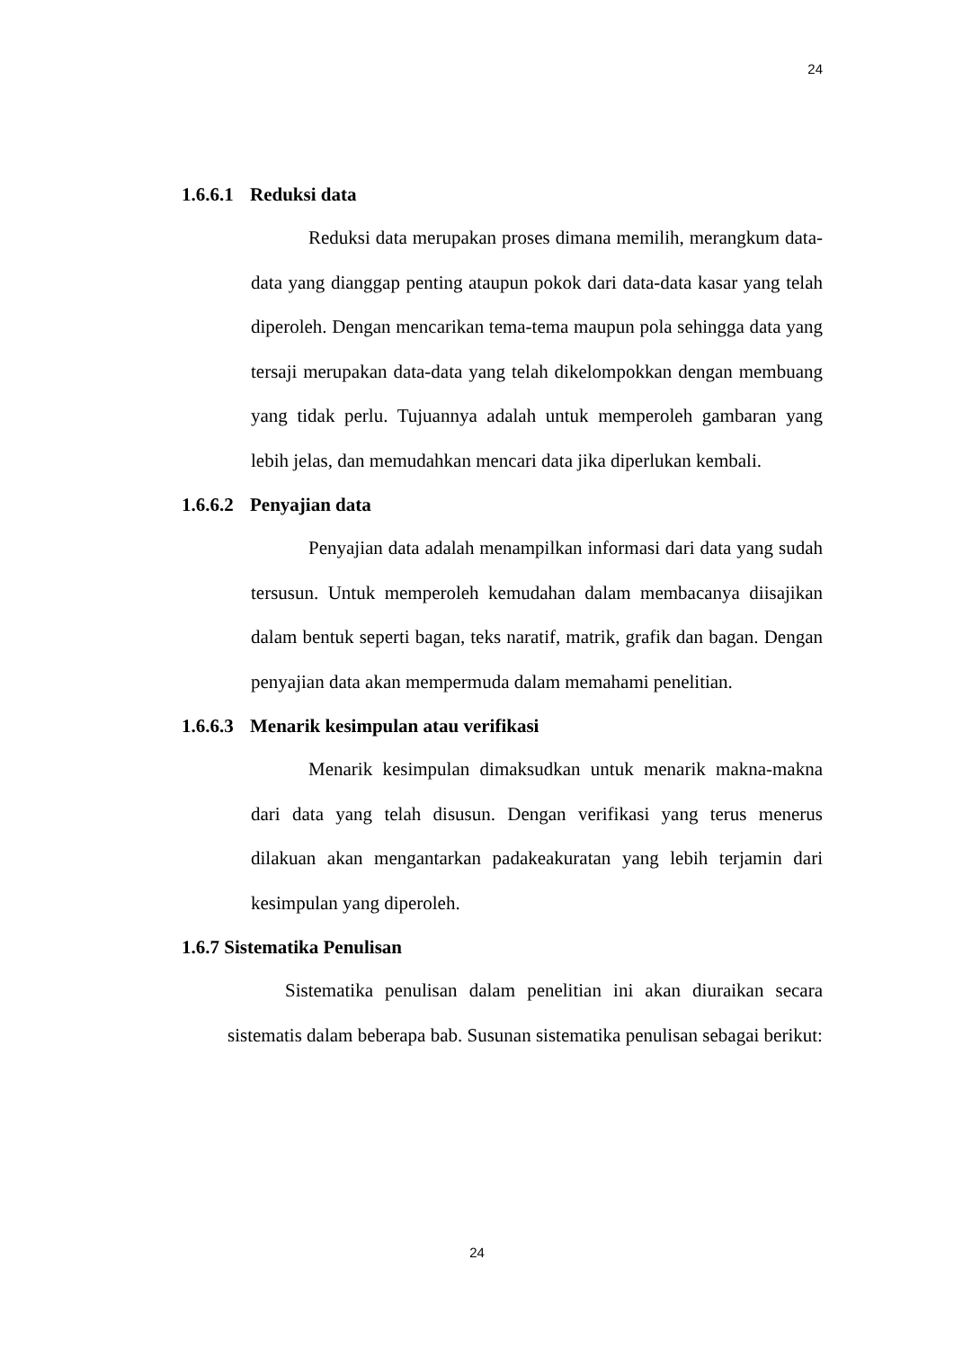24
1.6.6.1 Reduksi data
Reduksi data merupakan proses dimana memilih, merangkum data-data yang dianggap penting ataupun pokok dari data-data kasar yang telah diperoleh. Dengan mencarikan tema-tema maupun pola sehingga data yang tersaji merupakan data-data yang telah dikelompokkan dengan membuang yang tidak perlu. Tujuannya adalah untuk memperoleh gambaran yang lebih jelas, dan memudahkan mencari data jika diperlukan kembali.
1.6.6.2 Penyajian data
Penyajian data adalah menampilkan informasi dari data yang sudah tersusun. Untuk memperoleh kemudahan dalam membacanya diisajikan dalam bentuk seperti bagan, teks naratif, matrik, grafik dan bagan. Dengan penyajian data akan mempermuda dalam memahami penelitian.
1.6.6.3 Menarik kesimpulan atau verifikasi
Menarik kesimpulan dimaksudkan untuk menarik makna-makna dari data yang telah disusun. Dengan verifikasi yang terus menerus dilakuan akan mengantarkan padakeakuratan yang lebih terjamin dari kesimpulan yang diperoleh.
1.6.7 Sistematika Penulisan
Sistematika penulisan dalam penelitian ini akan diuraikan secara sistematis dalam beberapa bab. Susunan sistematika penulisan sebagai berikut:
24